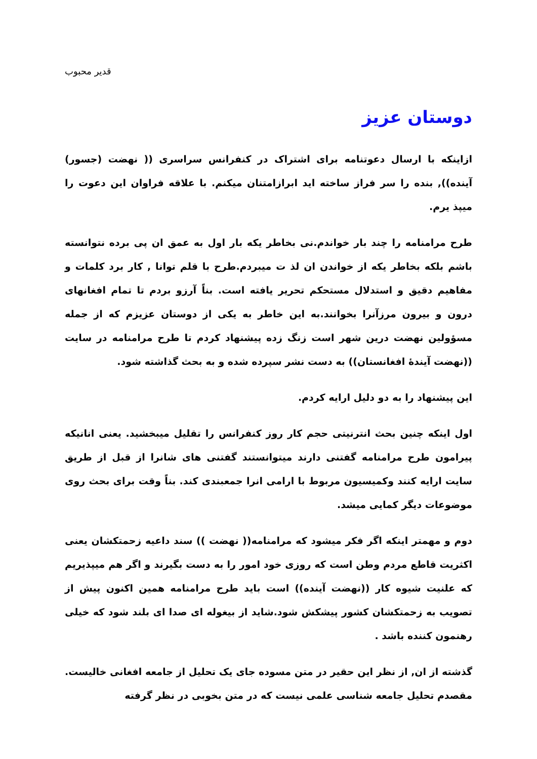قدیر محبوب
دوستان عزیز
ازاینکه با ارسال دعوتنامه برای اشتراک در کنفرانس سراسری (( نهضت (جسور) آینده)), بنده را سر فراز ساخته اید ابرازامتنان میکنم. با علاقه فراوان این دعوت را میپذ یرم.
طرح مرامنامه را چند بار خواندم.نی بخاطر یکه بار اول به عمق ان پی برده نتوانسته باشم بلکه بخاطر یکه از خواندن ان لذ ت میبردم.طرح با قلم توانا , کار برد کلمات و مفاهیم دقیق و استدلال مستحکم تحریر یافته است. بناً آرزو بردم تا تمام افغانهای درون و بیرون مرزآنرا بخوانند.به این خاطر به یکی از دوستان عزیزم که از جمله مسؤولین نهضت درین شهر است زنگ زده پیشنهاد کردم تا طرح مرامنامه در سایت ((نهضت آیندۀ افغانستان)) به دست نشر سپرده شده و به بحث گذاشته شود.
این پیشنهاد را به دو دلیل ارایه کردم.
اول اینکه چنین بحث انترنیتی حجم کار روز کنفرانس را تقلیل میبخشید. یعنی انانیکه پیرامون طرح مرامنامه گفتنی دارند میتوانستند گفتنی های شانرا از قبل از طریق سایت ارایه کنند وکمیسیون مربوط با ارامی انرا جمعبندی کند. بناً وقت برای بحث روی موضوعات دیگر کمایی میشد.
دوم و مهمتر اینکه اگر فکر میشود که مرامنامه(( نهضت )) سند داعیه زحمتکشان یعنی اکثریت قاطع مردم وطن است که روزی خود امور را به دست بگیرند و اگر هم میپذیریم که علنیت شیوه کار ((نهضت آینده)) است باید طرح مرامنامه همین اکنون پیش از تصویب به زحمتکشان کشور پیشکش شود.شاید از بیغوله ای صدا ای بلند شود که خیلی رهنمون کننده باشد .
گذشته از ان, از نظر این حقیر در متن مسوده جای یک تحلیل از جامعه افغانی خالیست. مقصدم تحلیل جامعه شناسی علمی نیست که در متن بخوبی در نظر گرفته